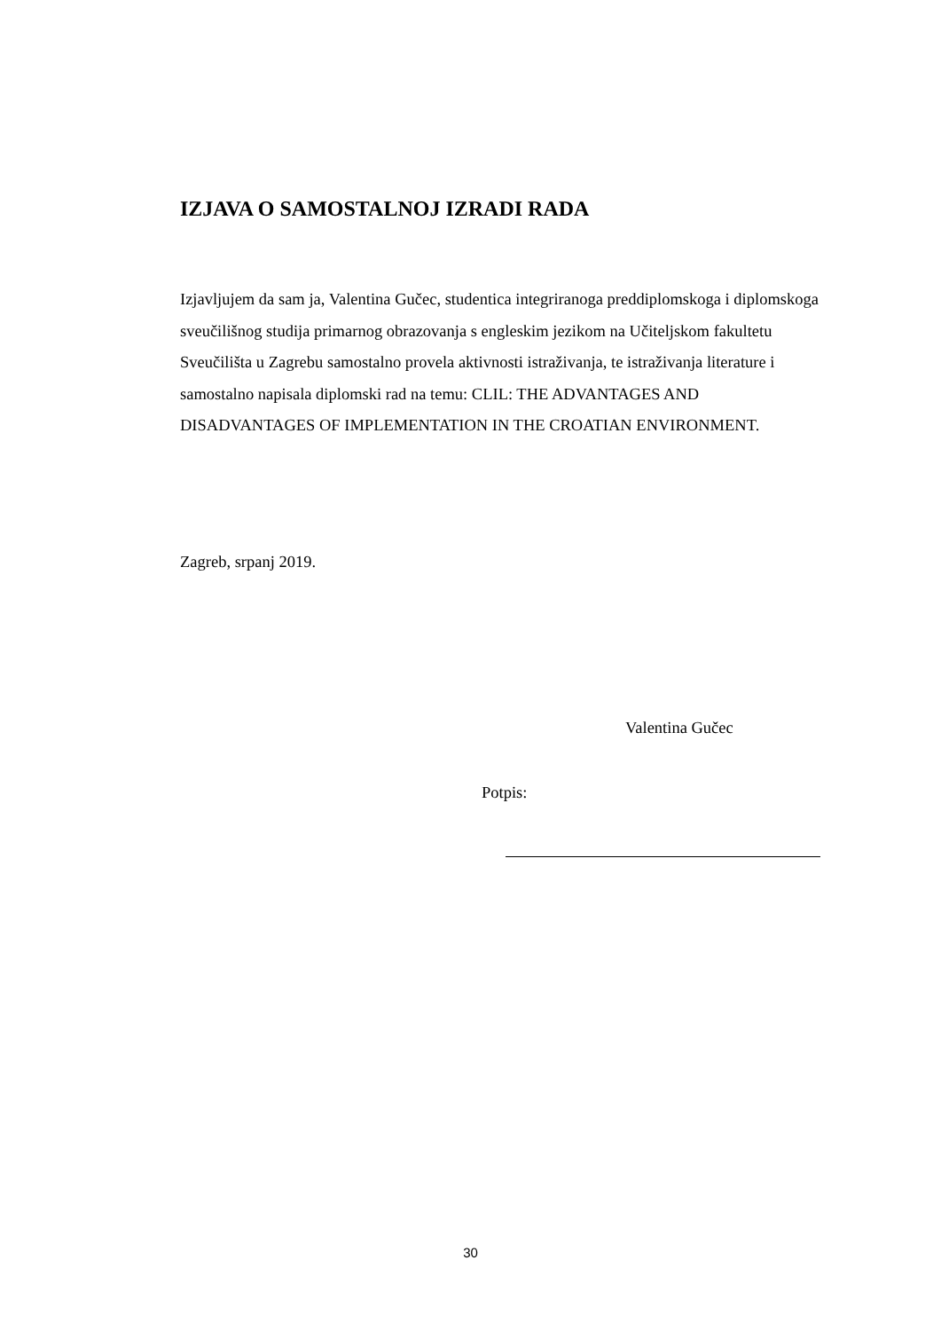IZJAVA O SAMOSTALNOJ IZRADI RADA
Izjavljujem da sam ja, Valentina Gučec, studentica integriranoga preddiplomskoga i diplomskoga sveučilišnog studija primarnog obrazovanja s engleskim jezikom na Učiteljskom fakultetu Sveučilišta u Zagrebu samostalno provela aktivnosti istraživanja, te istraživanja literature i samostalno napisala diplomski rad na temu: CLIL: THE ADVANTAGES AND DISADVANTAGES OF IMPLEMENTATION IN THE CROATIAN ENVIRONMENT.
Zagreb, srpanj 2019.
Valentina Gučec
Potpis:
30